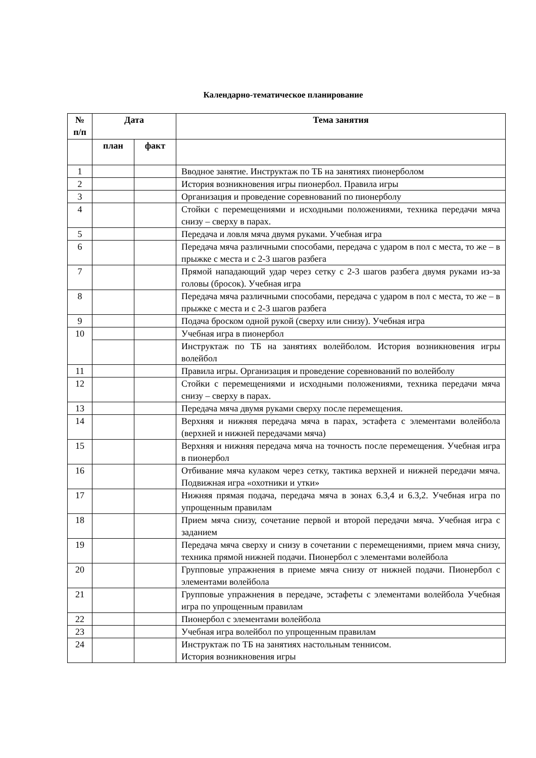Календарно-тематическое планирование
| № п/п | Дата | | Тема занятия |
| --- | --- | --- | --- |
| | план | факт | |
| 1 | | | Вводное занятие. Инструктаж по ТБ на занятиях пионерболом |
| 2 | | | История возникновения игры пионербол. Правила игры |
| 3 | | | Организация и проведение соревнований по пионерболу |
| 4 | | | Стойки с перемещениями и исходными положениями, техника передачи мяча снизу – сверху в парах. |
| 5 | | | Передача и ловля мяча двумя руками. Учебная игра |
| 6 | | | Передача мяча различными способами, передача с ударом в пол с места, то же – в прыжке с места и с 2-3 шагов разбега |
| 7 | | | Прямой нападающий удар через сетку с 2-3 шагов разбега двумя руками из-за головы (бросок). Учебная игра |
| 8 | | | Передача мяча различными способами, передача с ударом в пол с места, то же – в прыжке с места и с 2-3 шагов разбега |
| 9 | | | Подача броском одной рукой (сверху или снизу). Учебная игра |
| 10 | | | Учебная игра в пионербол |
| | | | Инструктаж по ТБ на занятиях волейболом. История возникновения игры волейбол |
| 11 | | | Правила игры. Организация и проведение соревнований по волейболу |
| 12 | | | Стойки с перемещениями и исходными положениями, техника передачи мяча снизу – сверху в парах. |
| 13 | | | Передача мяча двумя руками сверху после перемещения. |
| 14 | | | Верхняя и нижняя передача мяча в парах, эстафета с элементами волейбола (верхней и нижней передачами мяча) |
| 15 | | | Верхняя и нижняя передача мяча на точность после перемещения. Учебная игра в пионербол |
| 16 | | | Отбивание мяча кулаком через сетку, тактика верхней и нижней передачи мяча. Подвижная игра «охотники и утки» |
| 17 | | | Нижняя прямая подача, передача мяча в зонах 6.3,4 и 6.3,2. Учебная игра по упрощенным правилам |
| 18 | | | Прием мяча снизу, сочетание первой и второй передачи мяча. Учебная игра с заданием |
| 19 | | | Передача мяча сверху и снизу в сочетании с перемещениями, прием мяча снизу, техника прямой нижней подачи. Пионербол с элементами волейбола |
| 20 | | | Групповые упражнения в приеме мяча снизу от нижней подачи. Пионербол с элементами волейбола |
| 21 | | | Групповые упражнения в передаче, эстафеты с элементами волейбола Учебная игра по упрощенным правилам |
| 22 | | | Пионербол с элементами волейбола |
| 23 | | | Учебная игра волейбол по упрощенным правилам |
| 24 | | | Инструктаж по ТБ на занятиях настольным теннисом. История возникновения игры |